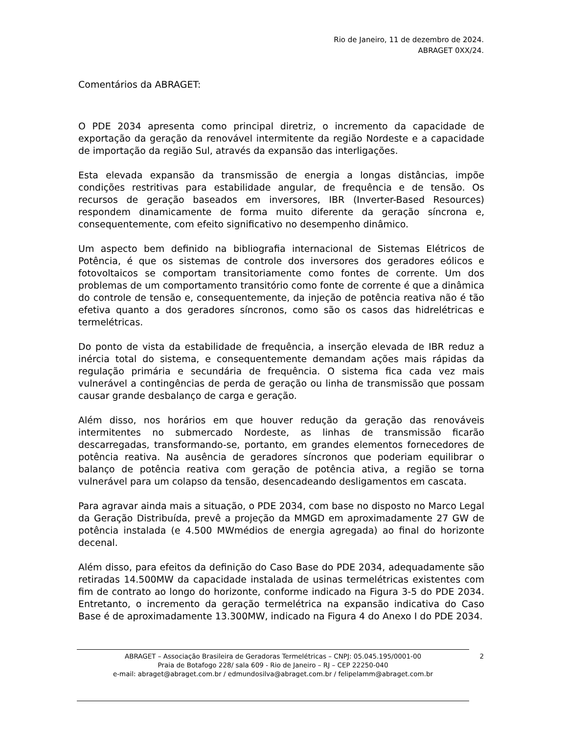Rio de Janeiro, 11 de dezembro de 2024.
ABRAGET 0XX/24.
Comentários da ABRAGET:
O PDE 2034 apresenta como principal diretriz, o incremento da capacidade de exportação da geração da renovável intermitente da região Nordeste e a capacidade de importação da região Sul, através da expansão das interligações.
Esta elevada expansão da transmissão de energia a longas distâncias, impõe condições restritivas para estabilidade angular, de frequência e de tensão. Os recursos de geração baseados em inversores, IBR (Inverter-Based Resources) respondem dinamicamente de forma muito diferente da geração síncrona e, consequentemente, com efeito significativo no desempenho dinâmico.
Um aspecto bem definido na bibliografia internacional de Sistemas Elétricos de Potência, é que os sistemas de controle dos inversores dos geradores eólicos e fotovoltaicos se comportam transitoriamente como fontes de corrente. Um dos problemas de um comportamento transitório como fonte de corrente é que a dinâmica do controle de tensão e, consequentemente, da injeção de potência reativa não é tão efetiva quanto a dos geradores síncronos, como são os casos das hidrelétricas e termelétricas.
Do ponto de vista da estabilidade de frequência, a inserção elevada de IBR reduz a inércia total do sistema, e consequentemente demandam ações mais rápidas da regulação primária e secundária de frequência. O sistema fica cada vez mais vulnerável a contingências de perda de geração ou linha de transmissão que possam causar grande desbalanço de carga e geração.
Além disso, nos horários em que houver redução da geração das renováveis intermitentes no submercado Nordeste, as linhas de transmissão ficarão descarregadas, transformando-se, portanto, em grandes elementos fornecedores de potência reativa. Na ausência de geradores síncronos que poderiam equilibrar o balanço de potência reativa com geração de potência ativa, a região se torna vulnerável para um colapso da tensão, desencadeando desligamentos em cascata.
Para agravar ainda mais a situação, o PDE 2034, com base no disposto no Marco Legal da Geração Distribuída, prevê a projeção da MMGD em aproximadamente 27 GW de potência instalada (e 4.500 MWmédios de energia agregada) ao final do horizonte decenal.
Além disso, para efeitos da definição do Caso Base do PDE 2034, adequadamente são retiradas 14.500MW da capacidade instalada de usinas termelétricas existentes com fim de contrato ao longo do horizonte, conforme indicado na Figura 3-5 do PDE 2034. Entretanto, o incremento da geração termelétrica na expansão indicativa do Caso Base é de aproximadamente 13.300MW, indicado na Figura 4 do Anexo I do PDE 2034.
2 ABRAGET – Associação Brasileira de Geradoras Termelétricas – CNPJ: 05.045.195/0001-00
Praia de Botafogo 228/ sala 609 - Rio de Janeiro – RJ – CEP 22250-040
e-mail: abraget@abraget.com.br / edmundosilva@abraget.com.br / felipelamm@abraget.com.br